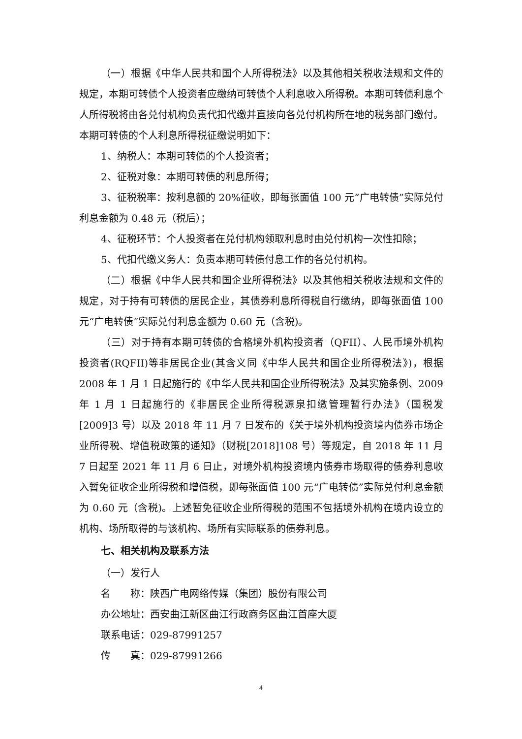（一）根据《中华人民共和国个人所得税法》以及其他相关税收法规和文件的规定，本期可转债个人投资者应缴纳可转债个人利息收入所得税。本期可转债利息个人所得税将由各兑付机构负责代扣代缴并直接向各兑付机构所在地的税务部门缴付。本期可转债的个人利息所得税征缴说明如下：
1、纳税人：本期可转债的个人投资者；
2、征税对象：本期可转债的利息所得；
3、征税税率：按利息额的 20%征收，即每张面值 100 元“广电转债”实际兑付利息金额为 0.48 元（税后）；
4、征税环节：个人投资者在兑付机构领取利息时由兑付机构一次性扣除；
5、代扣代缴义务人：负责本期可转债付息工作的各兑付机构。
（二）根据《中华人民共和国企业所得税法》以及其他相关税收法规和文件的规定，对于持有可转债的居民企业，其债券利息所得税自行缴纳，即每张面值 100 元“广电转债”实际兑付利息金额为 0.60 元（含税)。
（三）对于持有本期可转债的合格境外机构投资者（QFII）、人民币境外机构投资者(RQFII)等非居民企业(其含义同《中华人民共和国企业所得税法》)，根据 2008 年 1 月 1 日起施行的《中华人民共和国企业所得税法》及其实施条例、2009 年 1 月 1 日起施行的《非居民企业所得税源泉扣缴管理暂行办法》（国税发[2009]3 号）以及 2018 年 11 月 7 日发布的《关于境外机构投资境内债券市场企业所得税、增值税政策的通知》（财税[2018]108 号）等规定，自 2018 年 11 月 7 日起至 2021 年 11 月 6 日止，对境外机构投资境内债券市场取得的债券利息收入暂免征收企业所得税和增值税，即每张面值 100 元“广电转债”实际兑付利息金额为 0.60 元（含税)。上述暂免征收企业所得税的范围不包括境外机构在境内设立的机构、场所取得的与该机构、场所有实际联系的债券利息。
七、相关机构及联系方法
（一）发行人
名　　称：陕西广电网络传媒（集团）股份有限公司
办公地址：西安曲江新区曲江行政商务区曲江首座大厦
联系电话：029-87991257
传　　真：029-87991266
4